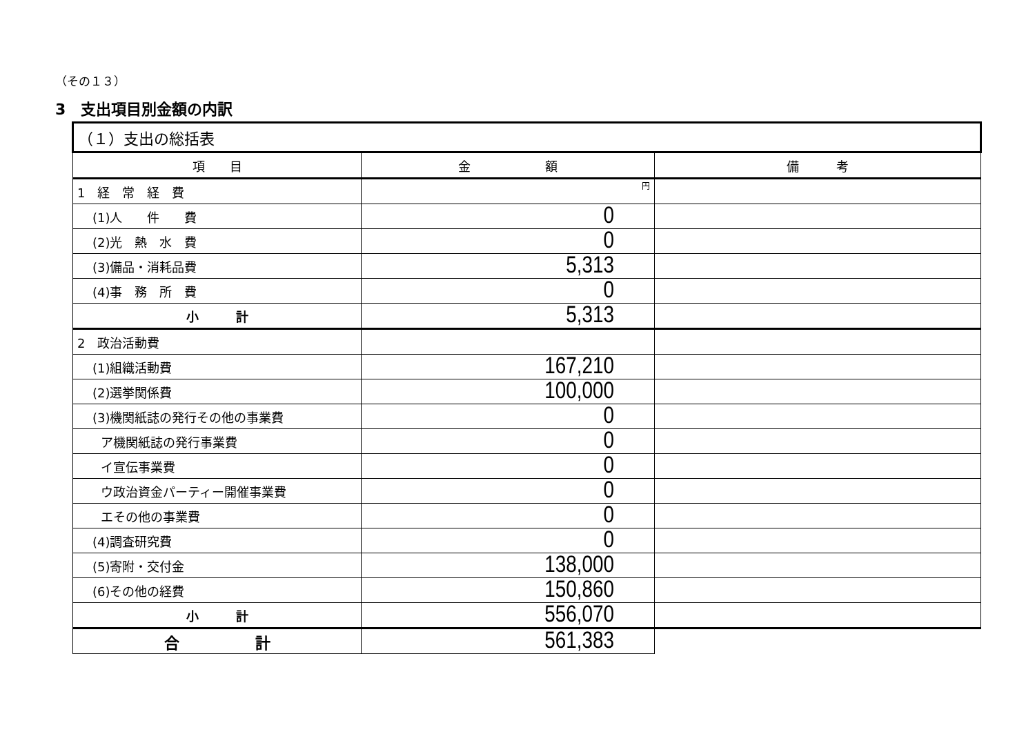（その１３）
3　支出項目別金額の内訳
| （１）支出の総括表 | | |
| 項 目 | 金 額 | 備 考 |
| 1 経 常 経 費 | 円 | |
| (1)人 件 費 | 0 | |
| (2)光 熱 水 費 | 0 | |
| (3)備品・消耗品費 | 5,313 | |
| (4)事 務 所 費 | 0 | |
| 小 計 | 5,313 | |
| 2 政治活動費 | | |
| (1)組織活動費 | 167,210 | |
| (2)選挙関係費 | 100,000 | |
| (3)機関紙誌の発行その他の事業費 | 0 | |
| ア機関紙誌の発行事業費 | 0 | |
| イ宣伝事業費 | 0 | |
| ウ政治資金パーティー開催事業費 | 0 | |
| エその他の事業費 | 0 | |
| (4)調査研究費 | 0 | |
| (5)寄附・交付金 | 138,000 | |
| (6)その他の経費 | 150,860 | |
| 小 計 | 556,070 | |
| 合 計 | 561,383 | |